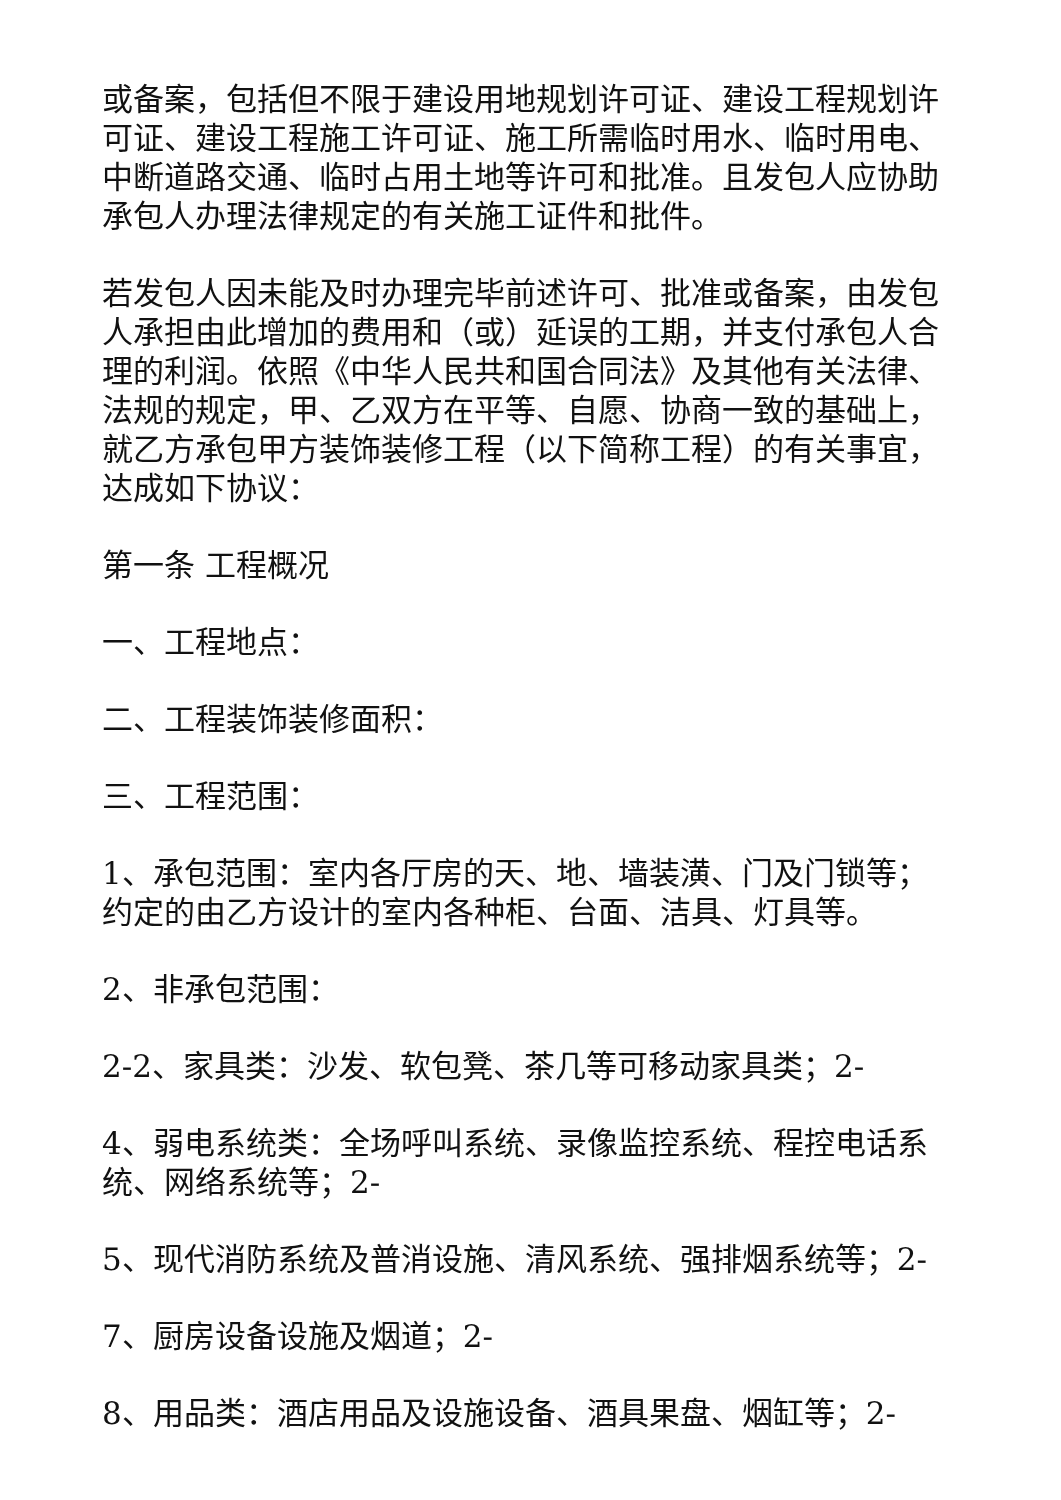或备案，包括但不限于建设用地规划许可证、建设工程规划许可证、建设工程施工许可证、施工所需临时用水、临时用电、中断道路交通、临时占用土地等许可和批准。且发包人应协助承包人办理法律规定的有关施工证件和批件。
若发包人因未能及时办理完毕前述许可、批准或备案，由发包人承担由此增加的费用和（或）延误的工期，并支付承包人合理的利润。依照《中华人民共和国合同法》及其他有关法律、法规的规定，甲、乙双方在平等、自愿、协商一致的基础上，就乙方承包甲方装饰装修工程（以下简称工程）的有关事宜，达成如下协议：
第一条 工程概况
一、工程地点：
二、工程装饰装修面积：
三、工程范围：
1、承包范围：室内各厅房的天、地、墙装潢、门及门锁等；约定的由乙方设计的室内各种柜、台面、洁具、灯具等。
2、非承包范围：
2-2、家具类：沙发、软包凳、茶几等可移动家具类；2-
4、弱电系统类：全场呼叫系统、录像监控系统、程控电话系统、网络系统等；2-
5、现代消防系统及普消设施、清风系统、强排烟系统等；2-
7、厨房设备设施及烟道；2-
8、用品类：酒店用品及设施设备、酒具果盘、烟缸等；2-